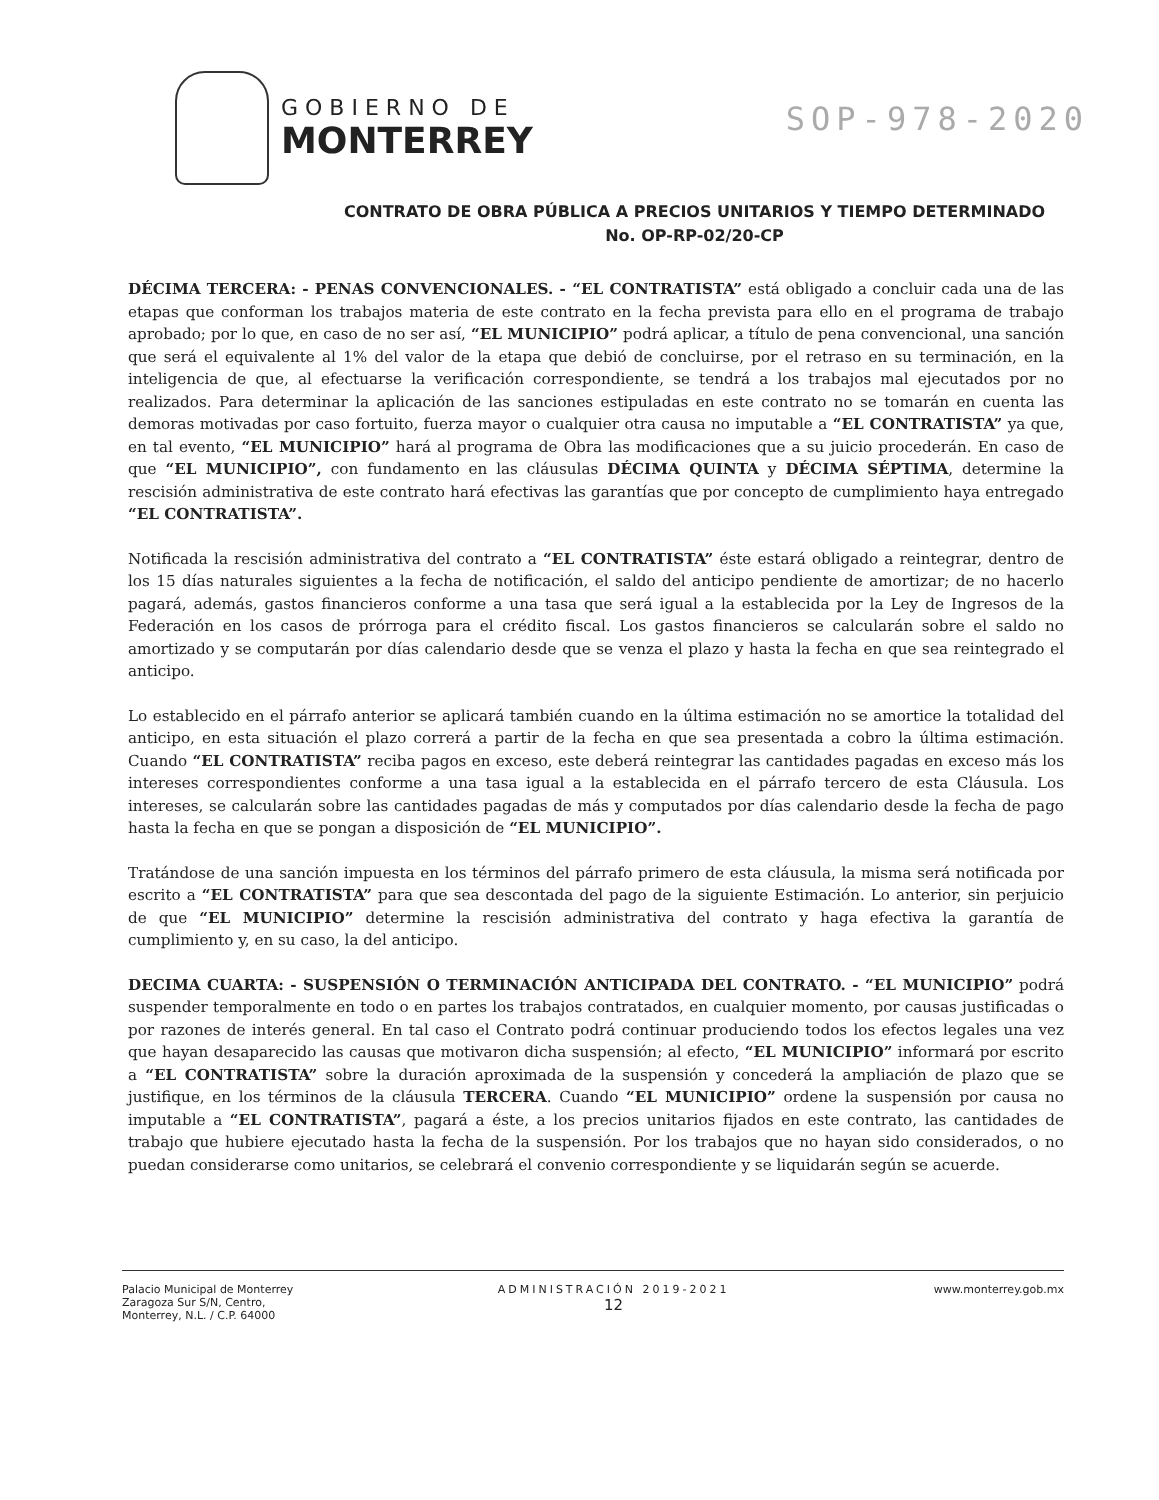GOBIERNO DE
MONTERREY
SOP-978-2020
CONTRATO DE OBRA PÚBLICA A PRECIOS UNITARIOS Y TIEMPO DETERMINADO
No. OP-RP-02/20-CP
DÉCIMA TERCERA: - PENAS CONVENCIONALES. - “EL CONTRATISTA” está obligado a concluir cada una de las etapas que conforman los trabajos materia de este contrato en la fecha prevista para ello en el programa de trabajo aprobado; por lo que, en caso de no ser así, “EL MUNICIPIO” podrá aplicar, a título de pena convencional, una sanción que será el equivalente al 1% del valor de la etapa que debió de concluirse, por el retraso en su terminación, en la inteligencia de que, al efectuarse la verificación correspondiente, se tendrá a los trabajos mal ejecutados por no realizados. Para determinar la aplicación de las sanciones estipuladas en este contrato no se tomarán en cuenta las demoras motivadas por caso fortuito, fuerza mayor o cualquier otra causa no imputable a “EL CONTRATISTA” ya que, en tal evento, “EL MUNICIPIO” hará al programa de Obra las modificaciones que a su juicio procederán. En caso de que “EL MUNICIPIO”, con fundamento en las cláusulas DÉCIMA QUINTA y DÉCIMA SÉPTIMA, determine la rescisión administrativa de este contrato hará efectivas las garantías que por concepto de cumplimiento haya entregado “EL CONTRATISTA”.
Notificada la rescisión administrativa del contrato a “EL CONTRATISTA” éste estará obligado a reintegrar, dentro de los 15 días naturales siguientes a la fecha de notificación, el saldo del anticipo pendiente de amortizar; de no hacerlo pagará, además, gastos financieros conforme a una tasa que será igual a la establecida por la Ley de Ingresos de la Federación en los casos de prórroga para el crédito fiscal. Los gastos financieros se calcularán sobre el saldo no amortizado y se computarán por días calendario desde que se venza el plazo y hasta la fecha en que sea reintegrado el anticipo.
Lo establecido en el párrafo anterior se aplicará también cuando en la última estimación no se amortice la totalidad del anticipo, en esta situación el plazo correrá a partir de la fecha en que sea presentada a cobro la última estimación. Cuando “EL CONTRATISTA” reciba pagos en exceso, este deberá reintegrar las cantidades pagadas en exceso más los intereses correspondientes conforme a una tasa igual a la establecida en el párrafo tercero de esta Cláusula. Los intereses, se calcularán sobre las cantidades pagadas de más y computados por días calendario desde la fecha de pago hasta la fecha en que se pongan a disposición de “EL MUNICIPIO”.
Tratándose de una sanción impuesta en los términos del párrafo primero de esta cláusula, la misma será notificada por escrito a “EL CONTRATISTA” para que sea descontada del pago de la siguiente Estimación. Lo anterior, sin perjuicio de que “EL MUNICIPIO” determine la rescisión administrativa del contrato y haga efectiva la garantía de cumplimiento y, en su caso, la del anticipo.
DECIMA CUARTA: - SUSPENSIÓN O TERMINACIÓN ANTICIPADA DEL CONTRATO. - “EL MUNICIPIO” podrá suspender temporalmente en todo o en partes los trabajos contratados, en cualquier momento, por causas justificadas o por razones de interés general. En tal caso el Contrato podrá continuar produciendo todos los efectos legales una vez que hayan desaparecido las causas que motivaron dicha suspensión; al efecto, “EL MUNICIPIO” informará por escrito a “EL CONTRATISTA” sobre la duración aproximada de la suspensión y concederá la ampliación de plazo que se justifique, en los términos de la cláusula TERCERA. Cuando “EL MUNICIPIO” ordene la suspensión por causa no imputable a “EL CONTRATISTA”, pagará a éste, a los precios unitarios fijados en este contrato, las cantidades de trabajo que hubiere ejecutado hasta la fecha de la suspensión. Por los trabajos que no hayan sido considerados, o no puedan considerarse como unitarios, se celebrará el convenio correspondiente y se liquidarán según se acuerde.
Palacio Municipal de Monterrey
Zaragoza Sur S/N, Centro,
Monterrey, N.L. / C.P. 64000
ADMINISTRACIÓN 2019-2021
12
www.monterrey.gob.mx